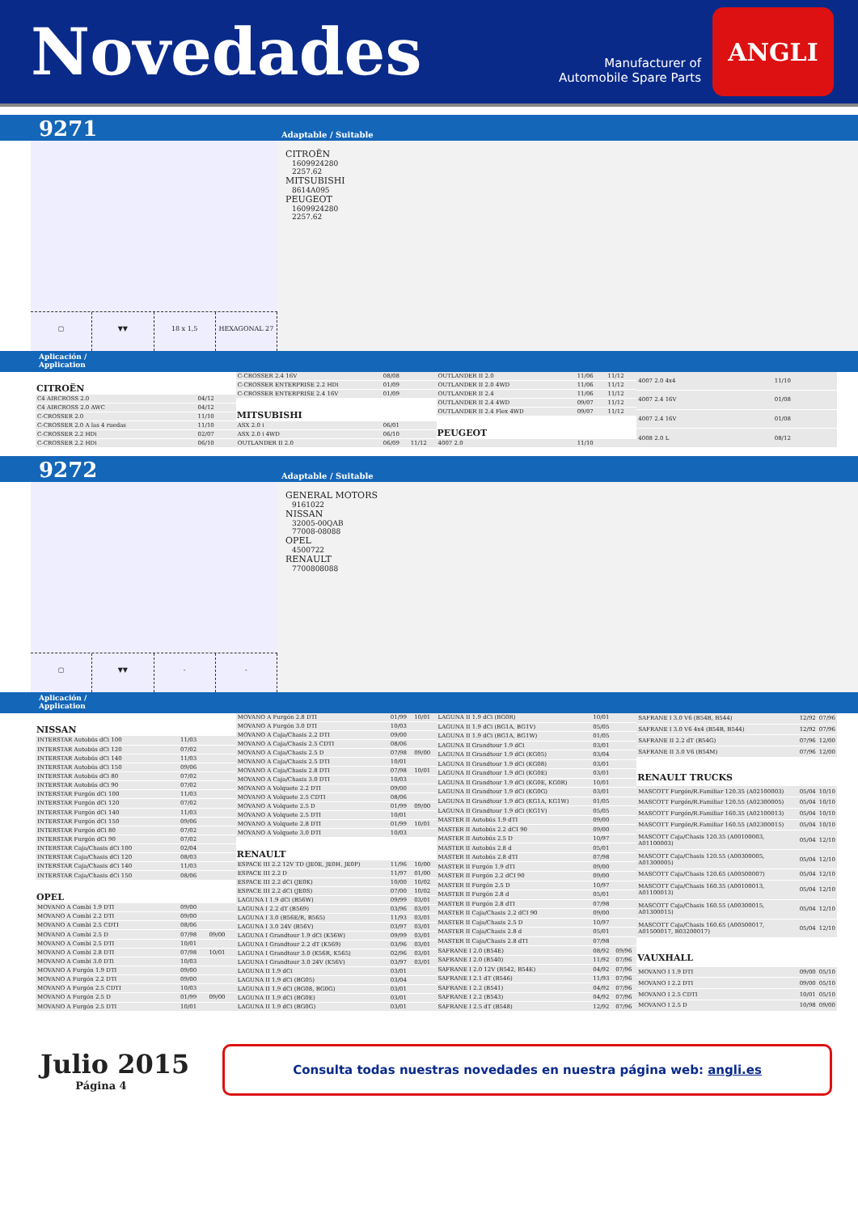Novedades
Manufacturer of
Automobile Spare Parts
ANGLI
9271 Adaptable / Suitable
▢ ▼▼ 18 x 1,5 HEXAGONAL 27
CITROËN
1609924280
2257.62
MITSUBISHI
8614A095
PEUGEOT
1609924280
2257.62
Aplicación /
Application
| CITROËN | | |
| --- | --- | --- |
| C4 AIRCROSS 2.0 | 04/12 | |
| C4 AIRCROSS 2.0 AWC | 04/12 | |
| C-CROSSER 2.0 | 11/10 | |
| C-CROSSER 2.0 A las 4 ruedas | 11/10 | |
| C-CROSSER 2.2 HDi | 02/07 | |
| C-CROSSER 2.2 HDi | 06/10 | |
| C-CROSSER 2.4 16V | 08/08 | |
| C-CROSSER ENTERPRISE 2.2 HDi | 01/09 | |
| C-CROSSER ENTERPRISE 2.4 16V | 01/09 | |
| MITSUBISHI | | |
| ASX 2.0 i | 06/01 | |
| ASX 2.0 i 4WD | 06/10 | |
| OUTLANDER II 2.0 | 06/09 | 11/12 |
| OUTLANDER II 2.0 | 11/06 | 11/12 |
| OUTLANDER II 2.0 4WD | 11/06 | 11/12 |
| OUTLANDER II 2.4 | 11/06 | 11/12 |
| OUTLANDER II 2.4 4WD | 09/07 | 11/12 |
| OUTLANDER II 2.4 Flex 4WD | 09/07 | 11/12 |
| PEUGEOT | | |
| 4007 2.0 | 11/10 | |
| 4007 2.0 4x4 | 11/10 |
| 4007 2.4 16V | 01/08 |
| 4007 2.4 16V | 01/08 |
| 4008 2.0 L | 08/12 |
9272 Adaptable / Suitable
▢ ▼▼ - -
GENERAL MOTORS
9161022
NISSAN
32005-00QAB
77008-08088
OPEL
4500722
RENAULT
7700808088
Aplicación /
Application
| NISSAN | | |
| --- | --- | --- |
| INTERSTAR Autobús dCi 100 | 11/03 | |
| INTERSTAR Autobús dCi 120 | 07/02 | |
| INTERSTAR Autobús dCi 140 | 11/03 | |
| INTERSTAR Autobús dCi 150 | 09/06 | |
| INTERSTAR Autobús dCi 80 | 07/02 | |
| INTERSTAR Autobús dCi 90 | 07/02 | |
| INTERSTAR Furgón dCi 100 | 11/03 | |
| INTERSTAR Furgón dCi 120 | 07/02 | |
| INTERSTAR Furgón dCi 140 | 11/03 | |
| INTERSTAR Furgón dCi 150 | 09/06 | |
| INTERSTAR Furgón dCi 80 | 07/02 | |
| INTERSTAR Furgón dCi 90 | 07/02 | |
| INTERSTAR Caja/Chasis dCi 100 | 02/04 | |
| INTERSTAR Caja/Chasis dCi 120 | 08/03 | |
| INTERSTAR Caja/Chasis dCi 140 | 11/03 | |
| INTERSTAR Caja/Chasis dCi 150 | 08/06 | |
| OPEL | | |
| MOVANO A Combi 1.9 DTI | 09/00 | |
| MOVANO A Combi 2.2 DTI | 09/00 | |
| MOVANO A Combi 2.5 CDTI | 08/06 | |
| MOVANO A Combi 2.5 D | 07/98 | 09/00 |
| MOVANO A Combi 2.5 DTI | 10/01 | |
| MOVANO A Combi 2.8 DTI | 07/98 | 10/01 |
| MOVANO A Combi 3.0 DTi | 10/03 | |
| MOVANO A Furgón 1.9 DTI | 09/00 | |
| MOVANO A Furgón 2.2 DTI | 09/00 | |
| MOVANO A Furgón 2.5 CDTI | 10/03 | |
| MOVANO A Furgón 2.5 D | 01/99 | 09/00 |
| MOVANO A Furgón 2.5 DTI | 10/01 | |
| MOVANO A Furgón 2.8 DTI | 01/99 | 10/01 |
| MOVANO A Furgón 3.0 DTI | 10/03 | |
| MOVANO A Caja/Chasis 2.2 DTI | 09/00 | |
| MOVANO A Caja/Chasis 2.5 CDTI | 08/06 | |
| MOVANO A Caja/Chasis 2.5 D | 07/98 | 09/00 |
| MOVANO A Caja/Chasis 2.5 DTI | 10/01 | |
| MOVANO A Caja/Chasis 2.8 DTI | 07/98 | 10/01 |
| MOVANO A Caja/Chasis 3.0 DTI | 10/03 | |
| MOVANO A Volquete 2.2 DTI | 09/00 | |
| MOVANO A Volquete 2.5 CDTI | 08/06 | |
| MOVANO A Volquete 2.5 D | 01/99 | 09/00 |
| MOVANO A Volquete 2.5 DTI | 10/01 | |
| MOVANO A Volquete 2.8 DTI | 01/99 | 10/01 |
| MOVANO A Volquete 3.0 DTI | 10/03 | |
| RENAULT | | |
| ESPACE III 2.2 12V TD (JE0E, JE0H, JE0P) | 11/96 | 10/00 |
| ESPACE III 2.2 D | 11/97 | 01/00 |
| ESPACE III 2.2 dCi (JE0K) | 10/00 | 10/02 |
| ESPACE III 2.2 dCi (JE0S) | 07/00 | 10/02 |
| LAGUNA I 1.9 dCi (B56W) | 09/99 | 03/01 |
| LAGUNA I 2.2 dT (B569) | 03/96 | 03/01 |
| LAGUNA I 3.0 (B56E/R, B565) | 11/93 | 03/01 |
| LAGUNA I 3.0 24V (B56V) | 03/97 | 03/01 |
| LAGUNA I Grandtour 1.9 dCi (K56W) | 09/99 | 03/01 |
| LAGUNA I Grandtour 2.2 dT (K569) | 03/96 | 03/01 |
| LAGUNA I Grandtour 3.0 (K56R, K565) | 02/96 | 03/01 |
| LAGUNA I Grandtour 3.0 24V (K56V) | 03/97 | 03/01 |
| LAGUNA II 1.9 dCi | 03/01 | |
| LAGUNA II 1.9 dCi (BG05) | 03/04 | |
| LAGUNA II 1.9 dCi (BG08, BG0G) | 03/01 | |
| LAGUNA II 1.9 dCi (BG0E) | 03/01 | |
| LAGUNA II 1.9 dCi (BG0G) | 03/01 | |
| LAGUNA II 1.9 dCi (BG0R) | 10/01 | |
| LAGUNA II 1.9 dCi (BG1A, BG1V) | 05/05 | |
| LAGUNA II 1.9 dCi (BG1A, BG1W) | 01/05 | |
| LAGUNA II Grandtour 1.9 dCi | 03/01 | |
| LAGUNA II Grandtour 1.9 dCi (KG05) | 03/04 | |
| LAGUNA II Grandtour 1.9 dCi (KG08) | 03/01 | |
| LAGUNA II Grandtour 1.9 dCi (KG0E) | 03/01 | |
| LAGUNA II Grandtour 1.9 dCi (KG0E, KG0R) | 10/01 | |
| LAGUNA II Grandtour 1.9 dCi (KG0G) | 03/01 | |
| LAGUNA II Grandtour 1.9 dCi (KG1A, KG1W) | 01/05 | |
| LAGUNA II Grandtour 1.9 dCi (KG1V) | 05/05 | |
| MASTER II Autobús 1.9 dTI | 09/00 | |
| MASTER II Autobús 2.2 dCI 90 | 09/00 | |
| MASTER II Autobús 2.5 D | 10/97 | |
| MASTER II Autobús 2.8 d | 05/01 | |
| MASTER II Autobús 2.8 dTI | 07/98 | |
| MASTER II Furgón 1.9 dTI | 09/00 | |
| MASTER II Furgón 2.2 dCI 90 | 09/00 | |
| MASTER II Furgón 2.5 D | 10/97 | |
| MASTER II Furgón 2.8 d | 05/01 | |
| MASTER II Furgón 2.8 dTI | 07/98 | |
| MASTER II Caja/Chasis 2.2 dCI 90 | 09/00 | |
| MASTER II Caja/Chasis 2.5 D | 10/97 | |
| MASTER II Caja/Chasis 2.8 d | 05/01 | |
| MASTER II Caja/Chasis 2.8 dTI | 07/98 | |
| SAFRANE I 2.0 (B54E) | 08/92 | 09/96 |
| SAFRANE I 2.0 (B540) | 11/92 | 07/96 |
| SAFRANE I 2.0 12V (B542, B54E) | 04/92 | 07/96 |
| SAFRANE I 2.1 dT (B546) | 11/93 | 07/96 |
| SAFRANE I 2.2 (B541) | 04/92 | 07/96 |
| SAFRANE I 2.2 (B543) | 04/92 | 07/96 |
| SAFRANE I 2.5 dT (B548) | 12/92 | 07/96 |
| SAFRANE I 3.0 V6 (B54B, B544) | 12/92 | 07/96 |
| SAFRANE I 3.0 V6 4x4 (B54B, B544) | 12/92 | 07/96 |
| SAFRANE II 2.2 dT (B54G) | 07/96 | 12/00 |
| SAFRANE II 3.0 V6 (B54M) | 07/96 | 12/00 |
| RENAULT TRUCKS | | |
| MASCOTT Furgón/R.Familiar 120.35 (A02100003) | 05/04 | 10/10 |
| MASCOTT Furgón/R.Familiar 120.55 (A02300005) | 05/04 | 10/10 |
| MASCOTT Furgón/R.Familiar 160.35 (A02100013) | 05/04 | 10/10 |
| MASCOTT Furgón/R.Familiar 160.55 (A02300015) | 05/04 | 10/10 |
| MASCOTT Caja/Chasis 120.35 (A00100003, A01100003) | 05/04 | 12/10 |
| MASCOTT Caja/Chasis 120.55 (A00300005, A01300005) | 05/04 | 12/10 |
| MASCOTT Caja/Chasis 120.65 (A00500007) | 05/04 | 12/10 |
| MASCOTT Caja/Chasis 160.35 (A00100013, A01100013) | 05/04 | 12/10 |
| MASCOTT Caja/Chasis 160.55 (A00300015, A01300015) | 05/04 | 12/10 |
| MASCOTT Caja/Chasis 160.65 (A00500017, A01500017, B03200017) | 05/04 | 12/10 |
| VAUXHALL | | |
| MOVANO I 1.9 DTI | 09/00 | 05/10 |
| MOVANO I 2.2 DTI | 09/00 | 05/10 |
| MOVANO I 2.5 CDTI | 10/01 | 05/10 |
| MOVANO I 2.5 D | 10/98 | 09/00 |
Julio 2015
Página 4
Consulta todas nuestras novedades en nuestra página web: angli.es